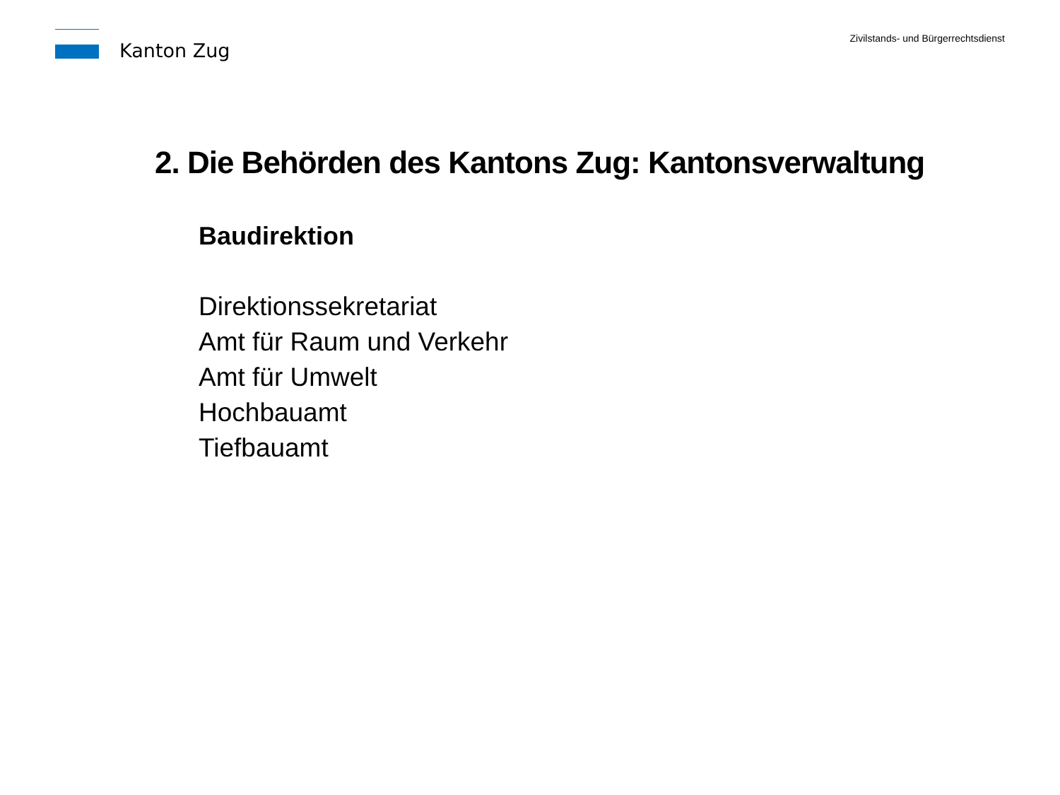Kanton Zug
Zivilstands- und Bürgerrechtsdienst
2. Die Behörden des Kantons Zug: Kantonsverwaltung
Baudirektion
Direktionssekretariat
Amt für Raum und Verkehr
Amt für Umwelt
Hochbauamt
Tiefbauamt